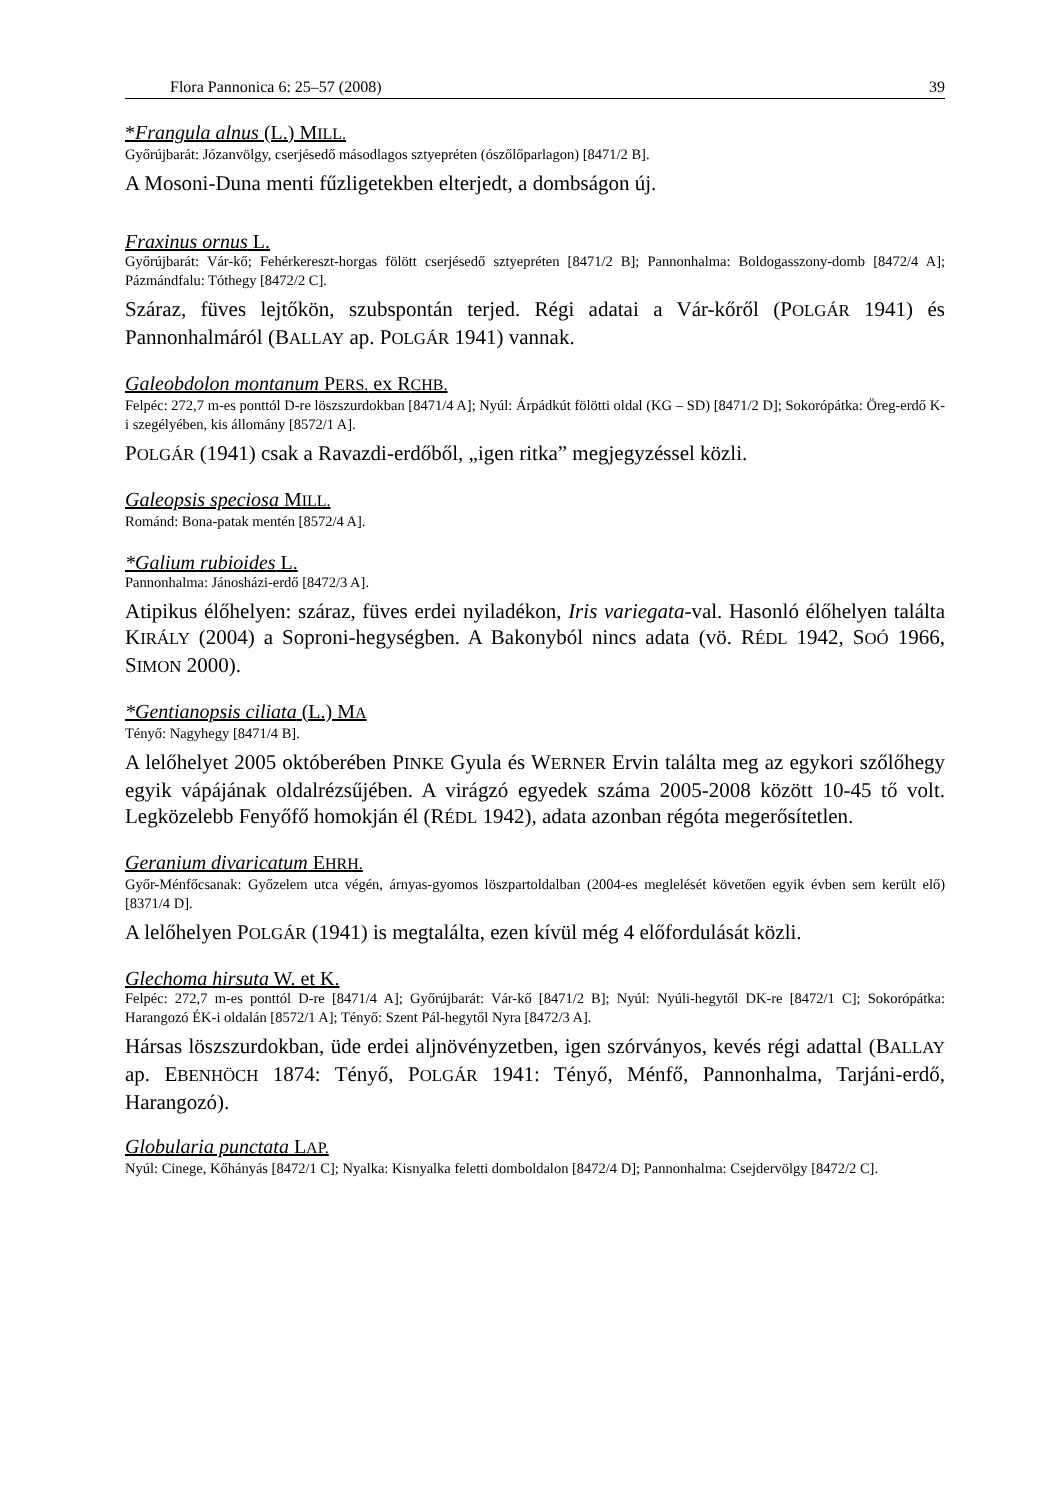Flora Pannonica 6: 25–57 (2008) 39
*Frangula alnus (L.) MILL.
Győrújbarát: Józanvölgy, cserjésedő másodlagos sztyepréten (ószőlőparlagon) [8471/2 B].
A Mosoni-Duna menti fűzligetekben elterjedt, a dombságon új.
Fraxinus ornus L.
Győrújbarát: Vár-kő; Fehérkereszt-horgas fölött cserjésedő sztyepréten [8471/2 B]; Pannonhalma: Boldogasszony-domb [8472/4 A]; Pázmándfalu: Tóthegy [8472/2 C].
Száraz, füves lejtőkön, szubspontán terjed. Régi adatai a Vár-kőről (POLGÁR 1941) és Pannonhalmáról (BALLAY ap. POLGÁR 1941) vannak.
Galeobdolon montanum PERS. ex RCHB.
Felpéc: 272,7 m-es ponttól D-re löszszurdokban [8471/4 A]; Nyúl: Árpádkút fölötti oldal (KG – SD) [8471/2 D]; Sokorópátka: Öreg-erdő K-i szegélyében, kis állomány [8572/1 A].
POLGÁR (1941) csak a Ravazdi-erdőből, „igen ritka” megjegyzéssel közli.
Galeopsis speciosa MILL.
Románd: Bona-patak mentén [8572/4 A].
*Galium rubioides L.
Pannonhalma: Jánosházi-erdő [8472/3 A].
Atipikus élőhelyen: száraz, füves erdei nyiladékon, Iris variegata-val. Hasonló élőhelyen találta KIRÁLY (2004) a Soproni-hegységben. A Bakonyból nincs adata (vö. RÉDL 1942, SOÓ 1966, SIMON 2000).
*Gentianopsis ciliata (L.) MA
Tényő: Nagyhegy [8471/4 B].
A lelőhelyet 2005 októberében PINKE Gyula és WERNER Ervin találta meg az egykori szőlőhegy egyik vápájának oldalrézsűjében. A virágzó egyedek száma 2005-2008 között 10-45 tő volt. Legközelebb Fenyőfő homokján él (RÉDL 1942), adata azonban régóta megerősítetlen.
Geranium divaricatum EHRH.
Győr-Ménfőcsanak: Győzelem utca végén, árnyas-gyomos löszpartoldalban (2004-es meglelését követően egyik évben sem került elő) [8371/4 D].
A lelőhelyen POLGÁR (1941) is megtalálta, ezen kívül még 4 előfordulását közli.
Glechoma hirsuta W. et K.
Felpéc: 272,7 m-es ponttól D-re [8471/4 A]; Győrújbarát: Vár-kő [8471/2 B]; Nyúl: Nyúli-hegytől DK-re [8472/1 C]; Sokorópátka: Harangozó ÉK-i oldalán [8572/1 A]; Tényő: Szent Pál-hegytől Nyra [8472/3 A].
Hársas löszszurdokban, üde erdei aljnövényzetben, igen szórványos, kevés régi adattal (BALLAY ap. EBENHÖCH 1874: Tényő, POLGÁR 1941: Tényő, Ménfő, Pannonhalma, Tarjáni-erdő, Harangozó).
Globularia punctata LAP.
Nyúl: Cinege, Kőhányás [8472/1 C]; Nyalka: Kisnyalka feletti domboldalon [8472/4 D]; Pannonhalma: Csejdervölgy [8472/2 C].